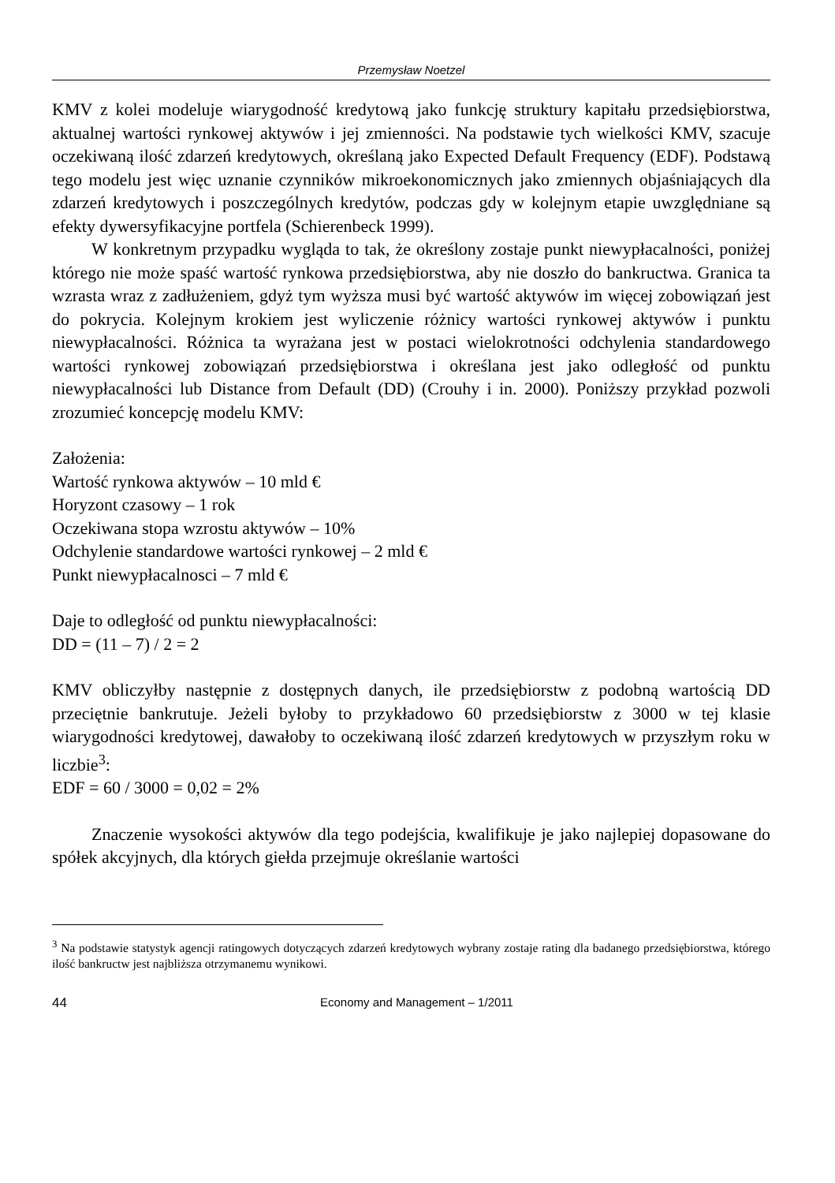Przemysław Noetzel
KMV z kolei modeluje wiarygodność kredytową jako funkcję struktury kapitału przedsiębiorstwa, aktualnej wartości rynkowej aktywów i jej zmienności. Na podstawie tych wielkości KMV, szacuje oczekiwaną ilość zdarzeń kredytowych, określaną jako Expected Default Frequency (EDF). Podstawą tego modelu jest więc uznanie czynników mikroekonomicznych jako zmiennych objaśniających dla zdarzeń kredytowych i poszczególnych kredytów, podczas gdy w kolejnym etapie uwzględniane są efekty dywersyfikacyjne portfela (Schierenbeck 1999).
W konkretnym przypadku wygląda to tak, że określony zostaje punkt niewypłacalności, poniżej którego nie może spaść wartość rynkowa przedsiębiorstwa, aby nie doszło do bankructwa. Granica ta wzrasta wraz z zadłużeniem, gdyż tym wyższa musi być wartość aktywów im więcej zobowiązań jest do pokrycia. Kolejnym krokiem jest wyliczenie różnicy wartości rynkowej aktywów i punktu niewypłacalności. Różnica ta wyrażana jest w postaci wielokrotności odchylenia standardowego wartości rynkowej zobowiązań przedsiębiorstwa i określana jest jako odległość od punktu niewypłacalności lub Distance from Default (DD) (Crouhy i in. 2000). Poniższy przykład pozwoli zrozumieć koncepcję modelu KMV:
Założenia:
Wartość rynkowa aktywów – 10 mld €
Horyzont czasowy – 1 rok
Oczekiwana stopa wzrostu aktywów – 10%
Odchylenie standardowe wartości rynkowej – 2 mld €
Punkt niewypłacalnosci – 7 mld €
Daje to odległość od punktu niewypłacalności:
DD = (11 – 7) / 2 = 2
KMV obliczyłby następnie z dostępnych danych, ile przedsiębiorstw z podobną wartością DD przeciętnie bankrutuje. Jeżeli byłoby to przykładowo 60 przedsiębiorstw z 3000 w tej klasie wiarygodności kredytowej, dawałoby to oczekiwaną ilość zdarzeń kredytowych w przyszłym roku w liczbie<sup>3</sup>:
EDF = 60 / 3000 = 0,02 = 2%
Znaczenie wysokości aktywów dla tego podejścia, kwalifikuje je jako najlepiej dopasowane do spółek akcyjnych, dla których giełda przejmuje określanie wartości
<sup>3</sup> Na podstawie statystyk agencji ratingowych dotyczących zdarzeń kredytowych wybrany zostaje rating dla badanego przedsiębiorstwa, którego ilość bankructw jest najbliższa otrzymanemu wynikowi.
44 Economy and Management – 1/2011